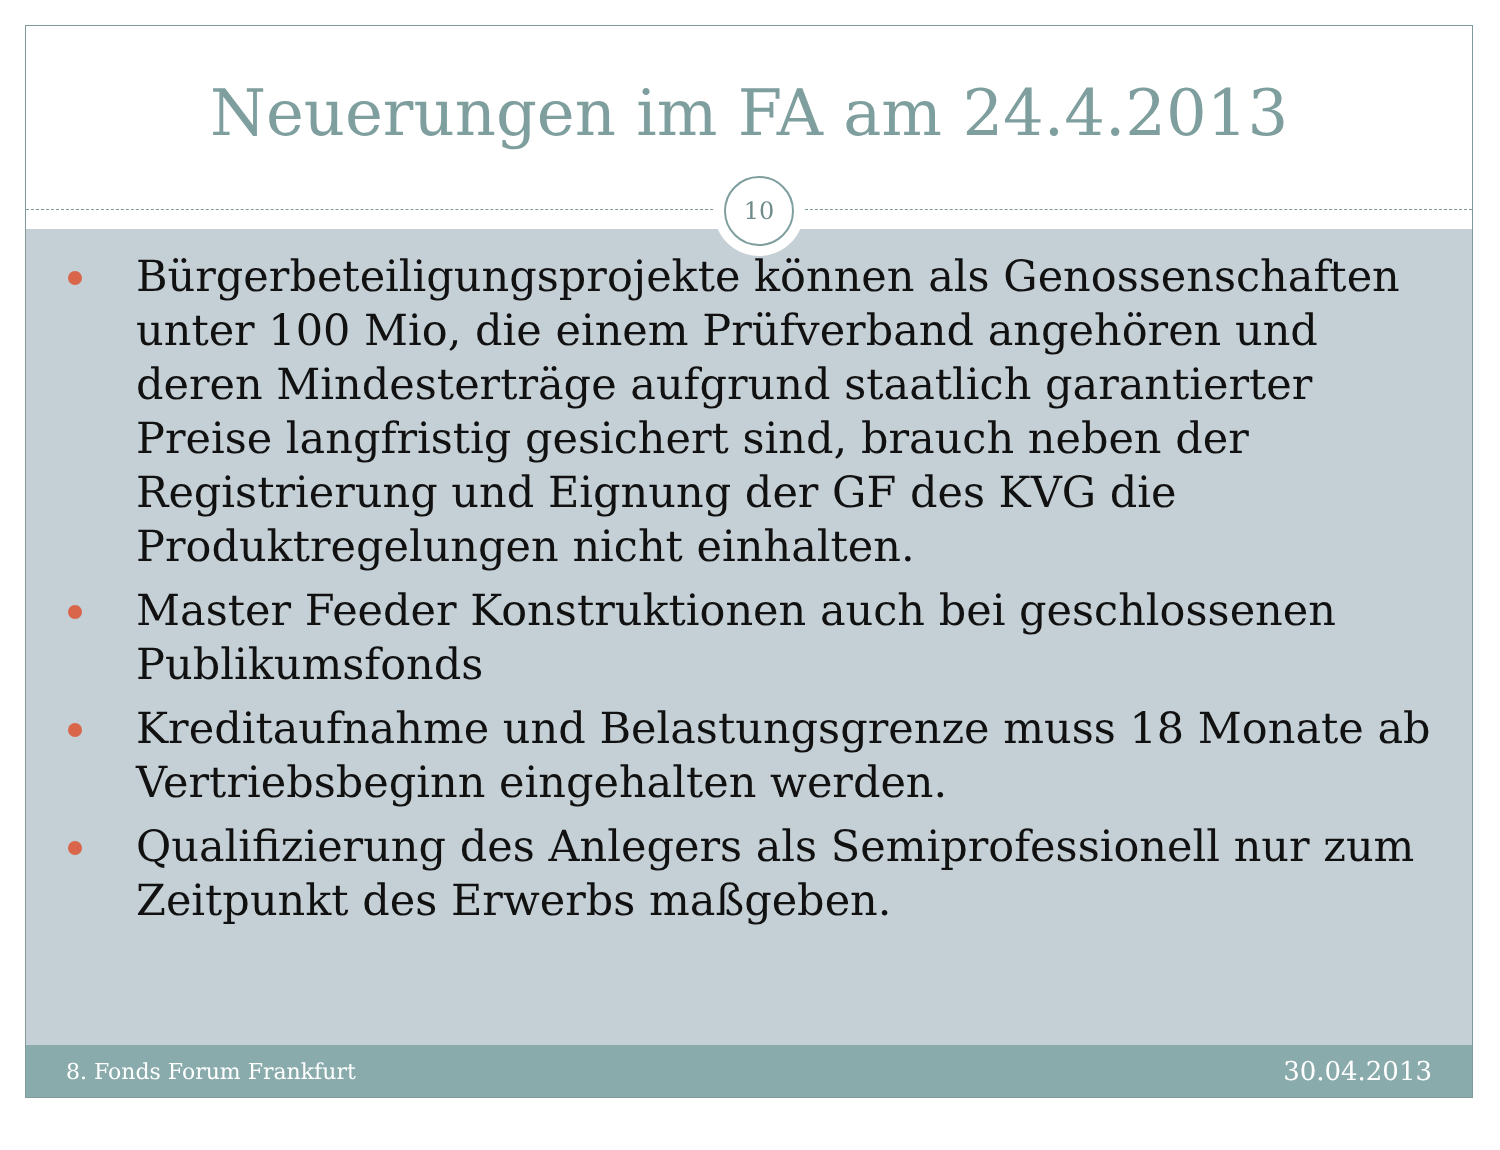Neuerungen im FA am 24.4.2013
10
Bürgerbeteiligungsprojekte können als Genossenschaften unter 100 Mio, die einem Prüfverband angehören und deren Mindesterträge aufgrund staatlich garantierter Preise langfristig gesichert sind, brauch neben der Registrierung und Eignung der GF des KVG die Produktregelungen nicht einhalten.
Master Feeder Konstruktionen auch bei geschlossenen Publikumsfonds
Kreditaufnahme und Belastungsgrenze muss 18 Monate ab Vertriebsbeginn eingehalten werden.
Qualifizierung des Anlegers als Semiprofessionell nur zum Zeitpunkt des Erwerbs maßgeben.
8. Fonds Forum Frankfurt
30.04.2013